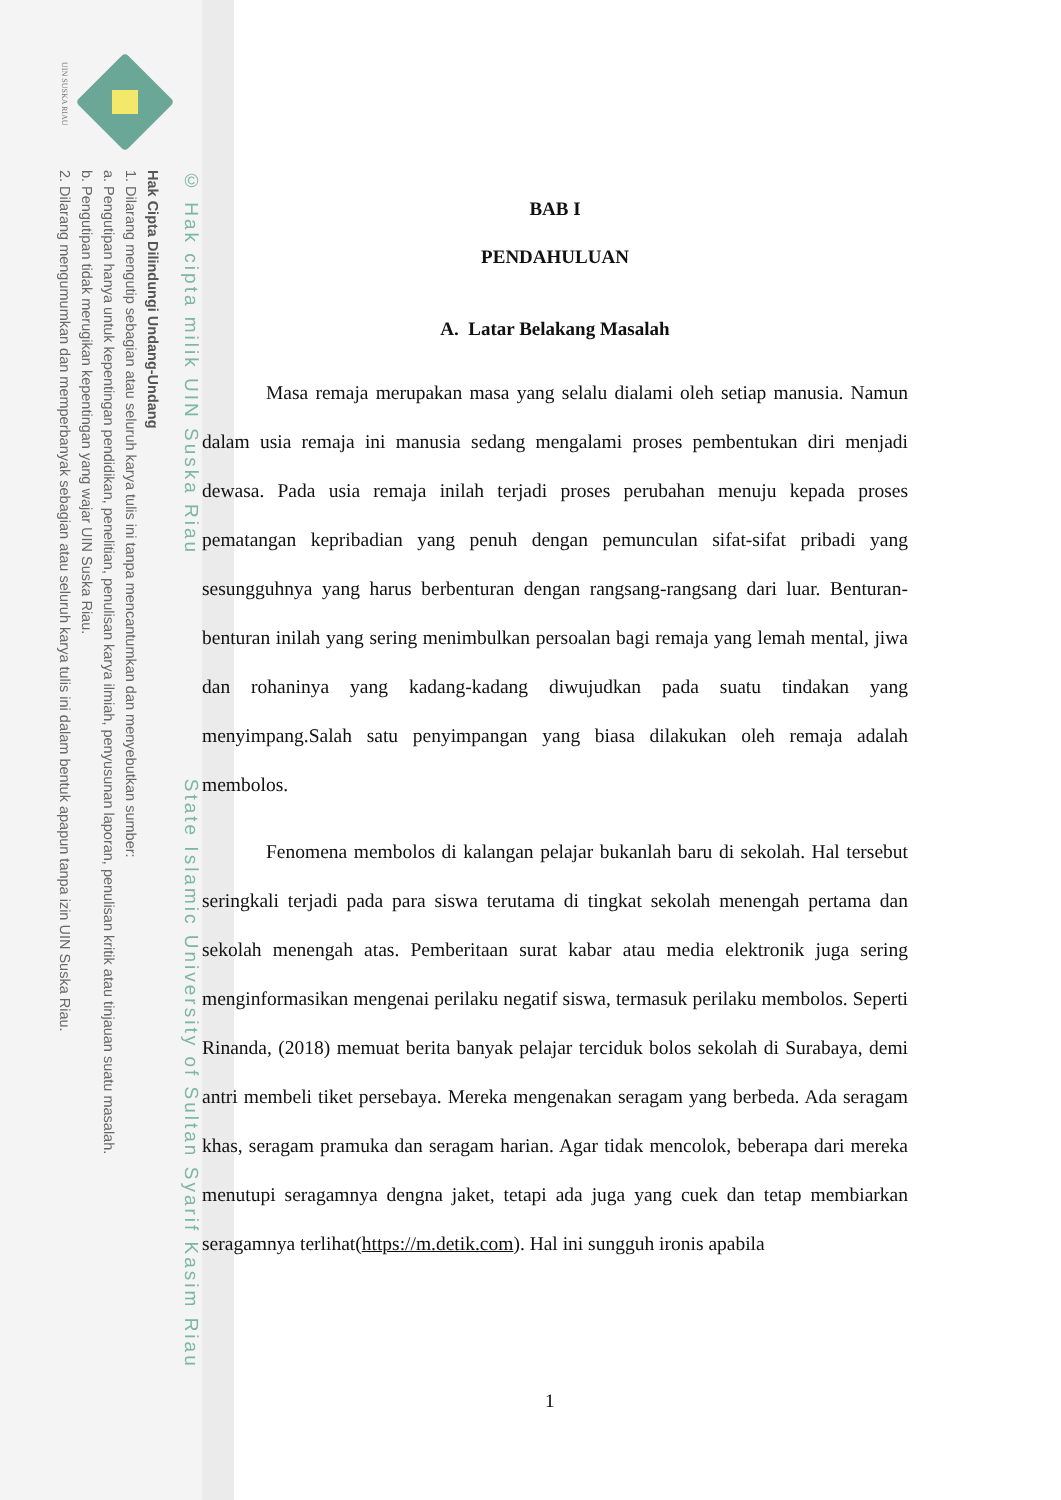UIN SUSKA RIAU
© Hak cipta milik UIN Suska Riau State Islamic University of Sultan Syarif Kasim Riau
Hak Cipta Dilindungi Undang-Undang
1. Dilarang mengutip sebagian atau seluruh karya tulis ini tanpa mencantumkan dan menyebutkan sumber:
a. Pengutipan hanya untuk kepentingan pendidikan, penelitian, penulisan karya ilmiah, penyusunan laporan, penulisan kritik atau tinjauan suatu masalah.
b. Pengutipan tidak merugikan kepentingan yang wajar UIN Suska Riau.
2. Dilarang mengumumkan dan memperbanyak sebagian atau seluruh karya tulis ini dalam bentuk apapun tanpa izin UIN Suska Riau.
BAB I
PENDAHULUAN
A. Latar Belakang Masalah
Masa remaja merupakan masa yang selalu dialami oleh setiap manusia. Namun dalam usia remaja ini manusia sedang mengalami proses pembentukan diri menjadi dewasa. Pada usia remaja inilah terjadi proses perubahan menuju kepada proses pematangan kepribadian yang penuh dengan pemunculan sifat-sifat pribadi yang sesungguhnya yang harus berbenturan dengan rangsang-rangsang dari luar. Benturan-benturan inilah yang sering menimbulkan persoalan bagi remaja yang lemah mental, jiwa dan rohaninya yang kadang-kadang diwujudkan pada suatu tindakan yang menyimpang.Salah satu penyimpangan yang biasa dilakukan oleh remaja adalah membolos.
Fenomena membolos di kalangan pelajar bukanlah baru di sekolah. Hal tersebut seringkali terjadi pada para siswa terutama di tingkat sekolah menengah pertama dan sekolah menengah atas. Pemberitaan surat kabar atau media elektronik juga sering menginformasikan mengenai perilaku negatif siswa, termasuk perilaku membolos. Seperti Rinanda, (2018) memuat berita banyak pelajar terciduk bolos sekolah di Surabaya, demi antri membeli tiket persebaya. Mereka mengenakan seragam yang berbeda. Ada seragam khas, seragam pramuka dan seragam harian. Agar tidak mencolok, beberapa dari mereka menutupi seragamnya dengna jaket, tetapi ada juga yang cuek dan tetap membiarkan seragamnya terlihat(https://m.detik.com). Hal ini sungguh ironis apabila
1